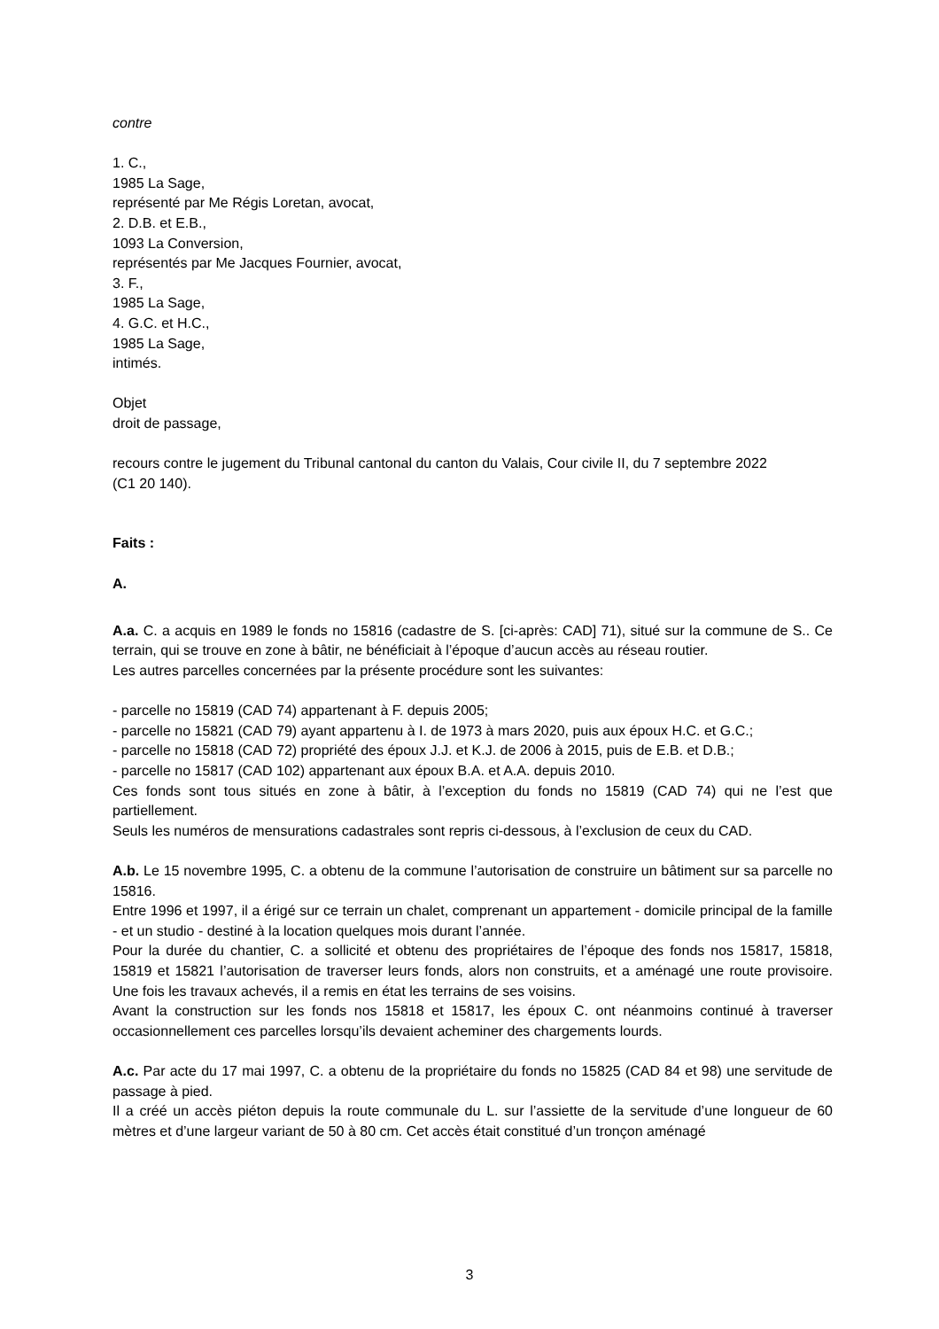contre
1. C.,
1985 La Sage,
représenté par Me Régis Loretan, avocat,
2. D.B. et E.B.,
1093 La Conversion,
représentés par Me Jacques Fournier, avocat,
3. F.,
1985 La Sage,
4. G.C. et H.C.,
1985 La Sage,
intimés.
Objet
droit de passage,
recours contre le jugement du Tribunal cantonal du canton du Valais, Cour civile II, du 7 septembre 2022
(C1 20 140).
Faits :
A.
A.a. C. a acquis en 1989 le fonds no 15816 (cadastre de S. [ci-après: CAD] 71), situé sur la commune de S.. Ce terrain, qui se trouve en zone à bâtir, ne bénéficiait à l’époque d’aucun accès au réseau routier.
Les autres parcelles concernées par la présente procédure sont les suivantes:
- parcelle no 15819 (CAD 74) appartenant à F. depuis 2005;
- parcelle no 15821 (CAD 79) ayant appartenu à I. de 1973 à mars 2020, puis aux époux H.C. et G.C.;
- parcelle no 15818 (CAD 72) propriété des époux J.J. et K.J. de 2006 à 2015, puis de E.B. et D.B.;
- parcelle no 15817 (CAD 102) appartenant aux époux B.A. et A.A. depuis 2010.
Ces fonds sont tous situés en zone à bâtir, à l’exception du fonds no 15819 (CAD 74) qui ne l’est que partiellement.
Seuls les numéros de mensurations cadastrales sont repris ci-dessous, à l’exclusion de ceux du CAD.
A.b. Le 15 novembre 1995, C. a obtenu de la commune l’autorisation de construire un bâtiment sur sa parcelle no 15816.
Entre 1996 et 1997, il a érigé sur ce terrain un chalet, comprenant un appartement - domicile principal de la famille - et un studio - destiné à la location quelques mois durant l’année.
Pour la durée du chantier, C. a sollicité et obtenu des propriétaires de l’époque des fonds nos 15817, 15818, 15819 et 15821 l’autorisation de traverser leurs fonds, alors non construits, et a aménagé une route provisoire. Une fois les travaux achevés, il a remis en état les terrains de ses voisins.
Avant la construction sur les fonds nos 15818 et 15817, les époux C. ont néanmoins continué à traverser occasionnellement ces parcelles lorsqu’ils devaient acheminer des chargements lourds.
A.c. Par acte du 17 mai 1997, C. a obtenu de la propriétaire du fonds no 15825 (CAD 84 et 98) une servitude de passage à pied.
Il a créé un accès piéton depuis la route communale du L. sur l’assiette de la servitude d’une longueur de 60 mètres et d’une largeur variant de 50 à 80 cm. Cet accès était constitué d’un tronçon aménagé
3